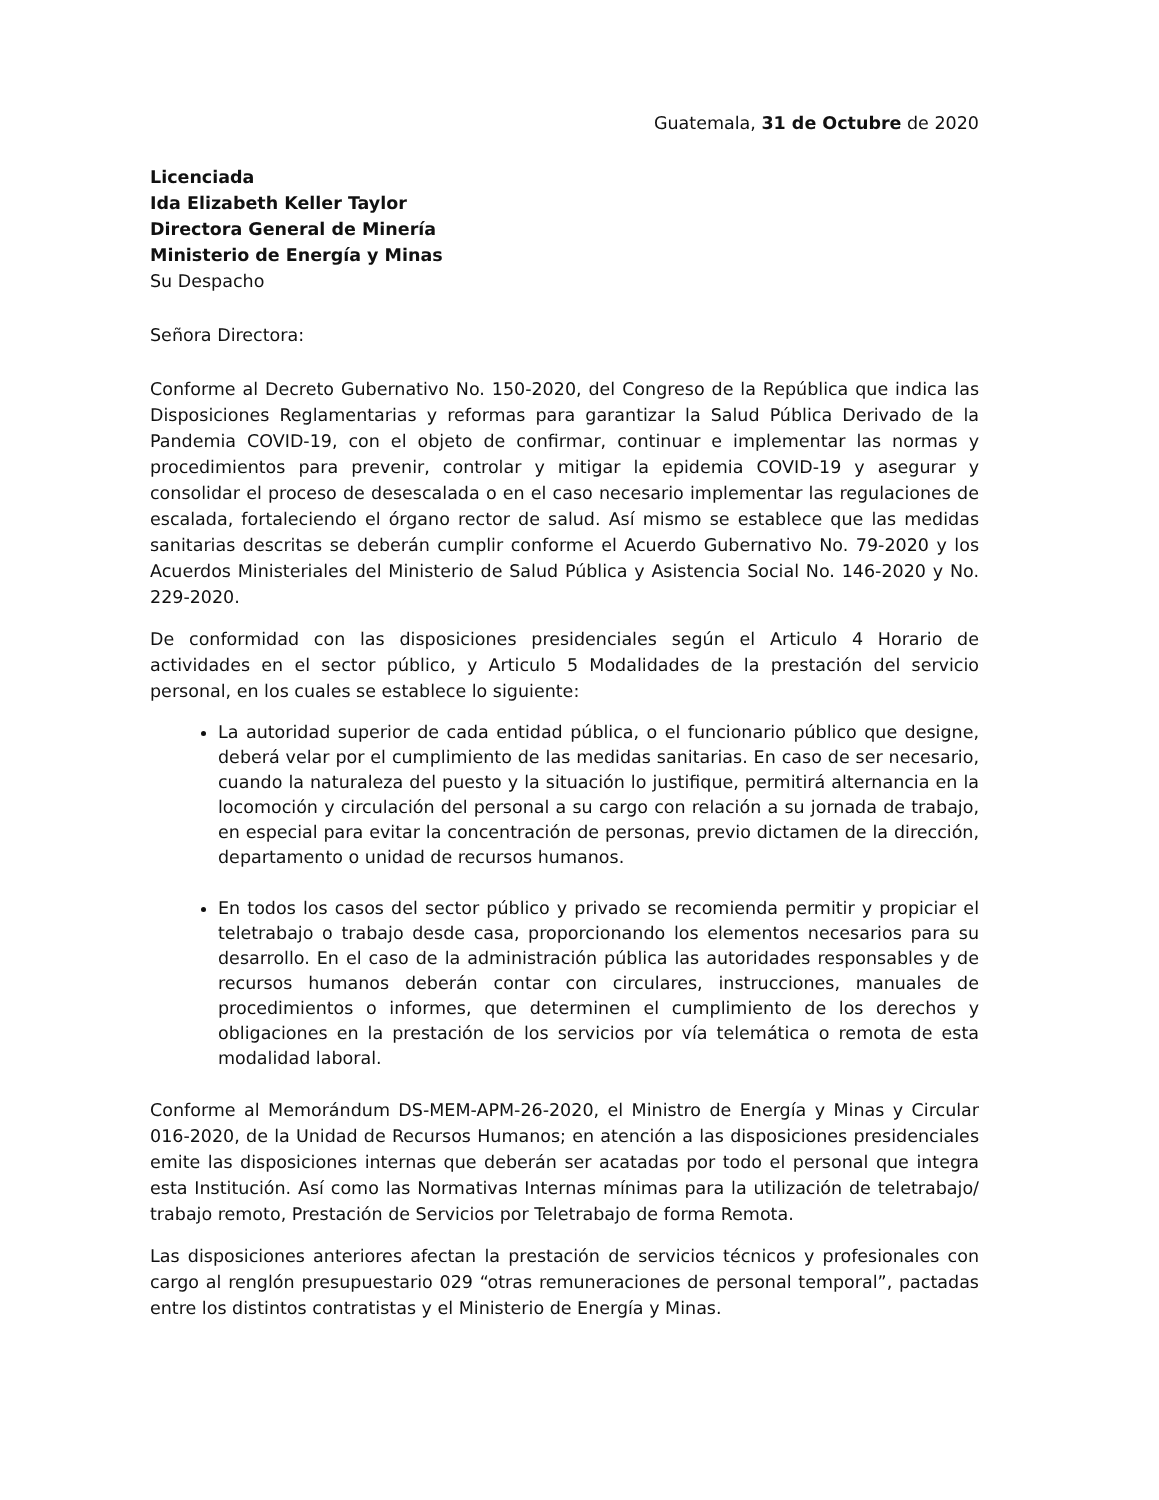Guatemala, 31 de Octubre de 2020
Licenciada
Ida Elizabeth Keller Taylor
Directora General de Minería
Ministerio de Energía y Minas
Su Despacho
Señora Directora:
Conforme al Decreto Gubernativo No. 150-2020, del Congreso de la República que indica las Disposiciones Reglamentarias y reformas para garantizar la Salud Pública Derivado de la Pandemia COVID-19, con el objeto de confirmar, continuar e implementar las normas y procedimientos para prevenir, controlar y mitigar la epidemia COVID-19 y asegurar y consolidar el proceso de desescalada o en el caso necesario implementar las regulaciones de escalada, fortaleciendo el órgano rector de salud. Así mismo se establece que las medidas sanitarias descritas se deberán cumplir conforme el Acuerdo Gubernativo No. 79-2020 y los Acuerdos Ministeriales del Ministerio de Salud Pública y Asistencia Social No. 146-2020 y No. 229-2020.
De conformidad con las disposiciones presidenciales según el Articulo 4 Horario de actividades en el sector público, y Articulo 5 Modalidades de la prestación del servicio personal, en los cuales se establece lo siguiente:
La autoridad superior de cada entidad pública, o el funcionario público que designe, deberá velar por el cumplimiento de las medidas sanitarias. En caso de ser necesario, cuando la naturaleza del puesto y la situación lo justifique, permitirá alternancia en la locomoción y circulación del personal a su cargo con relación a su jornada de trabajo, en especial para evitar la concentración de personas, previo dictamen de la dirección, departamento o unidad de recursos humanos.
En todos los casos del sector público y privado se recomienda permitir y propiciar el teletrabajo o trabajo desde casa, proporcionando los elementos necesarios para su desarrollo. En el caso de la administración pública las autoridades responsables y de recursos humanos deberán contar con circulares, instrucciones, manuales de procedimientos o informes, que determinen el cumplimiento de los derechos y obligaciones en la prestación de los servicios por vía telemática o remota de esta modalidad laboral.
Conforme al Memorándum DS-MEM-APM-26-2020, el Ministro de Energía y Minas y Circular 016-2020, de la Unidad de Recursos Humanos; en atención a las disposiciones presidenciales emite las disposiciones internas que deberán ser acatadas por todo el personal que integra esta Institución. Así como las Normativas Internas mínimas para la utilización de teletrabajo/ trabajo remoto, Prestación de Servicios por Teletrabajo de forma Remota.
Las disposiciones anteriores afectan la prestación de servicios técnicos y profesionales con cargo al renglón presupuestario 029 “otras remuneraciones de personal temporal”, pactadas entre los distintos contratistas y el Ministerio de Energía y Minas.